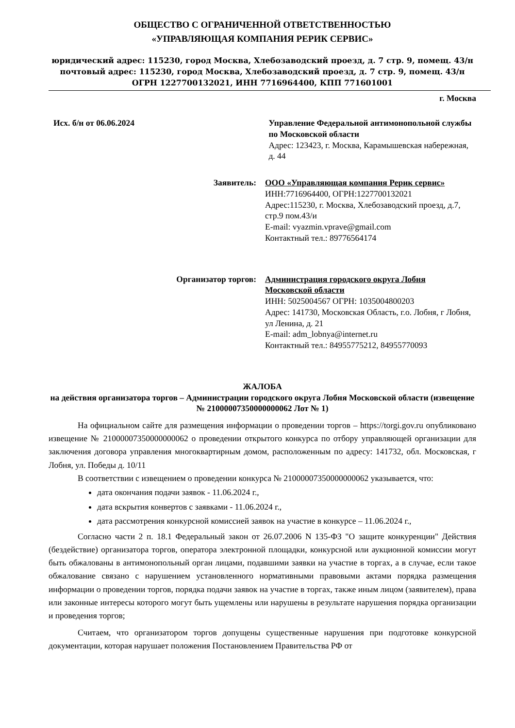ОБЩЕСТВО С ОГРАНИЧЕННОЙ ОТВЕТСТВЕННОСТЬЮ
«УПРАВЛЯЮЩАЯ КОМПАНИЯ РЕРИК СЕРВИС»
юридический адрес: 115230, город Москва, Хлебозаводский проезд, д. 7 стр. 9, помещ. 43/н
почтовый адрес: 115230, город Москва, Хлебозаводский проезд, д. 7 стр. 9, помещ. 43/н
ОГРН 1227700132021, ИНН 7716964400, КПП 771601001
г. Москва
Исх. б/н от 06.06.2024 Управление Федеральной антимонопольной службы по Московской области
Адрес: 123423, г. Москва, Карамышевская набережная, д. 44
Заявитель: ООО «Управляющая компания Рерик сервис»
ИНН:7716964400, ОГРН:1227700132021
Адрес:115230, г. Москва, Хлебозаводский проезд, д.7, стр.9 пом.43/и
E-mail: vyazmin.vprave@gmail.com
Контактный тел.: 89776564174
Организатор торгов: Администрация городского округа Лобня Московской области
ИНН: 5025004567 ОГРН: 1035004800203
Адрес: 141730, Московская Область, г.о. Лобня, г Лобня, ул Ленина, д. 21
E-mail: adm_lobnya@internet.ru
Контактный тел.: 84955775212, 84955770093
ЖАЛОБА
на действия организатора торгов – Администрации городского округа Лобня Московской области (извещение № 21000007350000000062 Лот № 1)
На официальном сайте для размещения информации о проведении торгов – https://torgi.gov.ru опубликовано извещение № 21000007350000000062 о проведении открытого конкурса по отбору управляющей организации для заключения договора управления многоквартирным домом, расположенным по адресу: 141732, обл. Московская, г Лобня, ул. Победы д. 10/11
В соответствии с извещением о проведении конкурса № 21000007350000000062 указывается, что:
дата окончания подачи заявок - 11.06.2024 г.,
дата вскрытия конвертов с заявками - 11.06.2024 г.,
дата рассмотрения конкурсной комиссией заявок на участие в конкурсе – 11.06.2024 г.,
Согласно части 2 п. 18.1 Федеральный закон от 26.07.2006 N 135-ФЗ "О защите конкуренции" Действия (бездействие) организатора торгов, оператора электронной площадки, конкурсной или аукционной комиссии могут быть обжалованы в антимонопольный орган лицами, подавшими заявки на участие в торгах, а в случае, если такое обжалование связано с нарушением установленного нормативными правовыми актами порядка размещения информации о проведении торгов, порядка подачи заявок на участие в торгах, также иным лицом (заявителем), права или законные интересы которого могут быть ущемлены или нарушены в результате нарушения порядка организации и проведения торгов;
Считаем, что организатором торгов допущены существенные нарушения при подготовке конкурсной документации, которая нарушает положения Постановлением Правительства РФ от